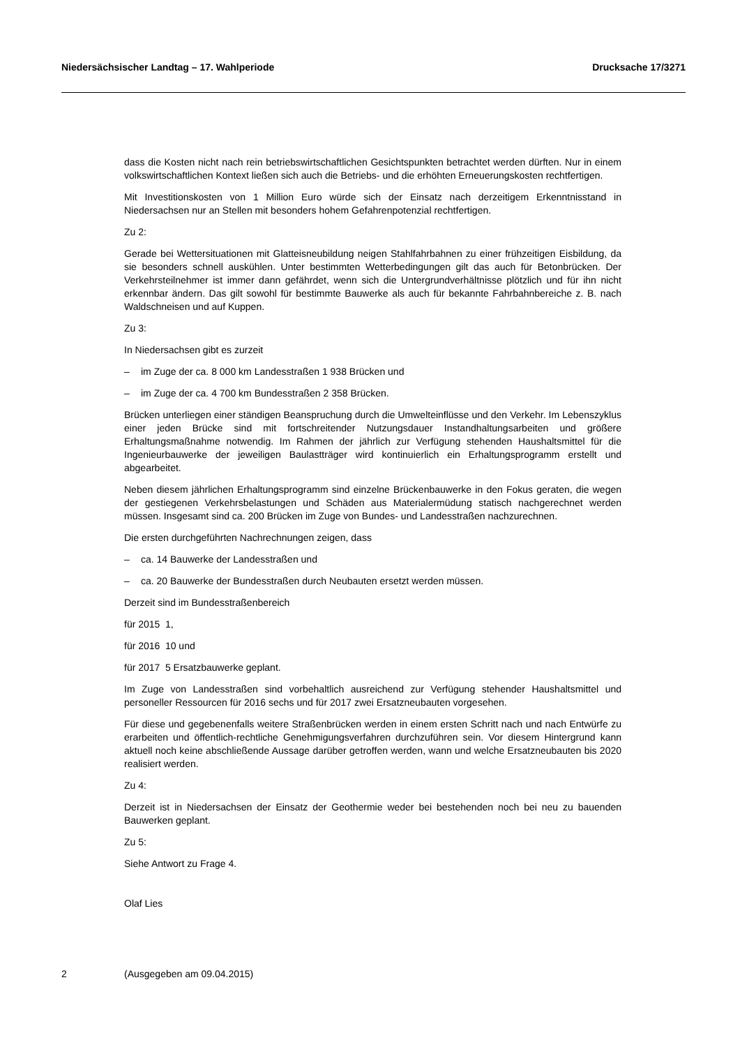Niedersächsischer Landtag – 17. Wahlperiode Drucksache 17/3271
dass die Kosten nicht nach rein betriebswirtschaftlichen Gesichtspunkten betrachtet werden dürften. Nur in einem volkswirtschaftlichen Kontext ließen sich auch die Betriebs- und die erhöhten Erneuerungskosten rechtfertigen.
Mit Investitionskosten von 1 Million Euro würde sich der Einsatz nach derzeitigem Erkenntnisstand in Niedersachsen nur an Stellen mit besonders hohem Gefahrenpotenzial rechtfertigen.
Zu 2:
Gerade bei Wettersituationen mit Glatteisneubildung neigen Stahlfahrbahnen zu einer frühzeitigen Eisbildung, da sie besonders schnell auskühlen. Unter bestimmten Wetterbedingungen gilt das auch für Betonbrücken. Der Verkehrsteilnehmer ist immer dann gefährdet, wenn sich die Untergrundverhältnisse plötzlich und für ihn nicht erkennbar ändern. Das gilt sowohl für bestimmte Bauwerke als auch für bekannte Fahrbahnbereiche z. B. nach Waldschneisen und auf Kuppen.
Zu 3:
In Niedersachsen gibt es zurzeit
– im Zuge der ca. 8 000 km Landesstraßen 1 938 Brücken und
– im Zuge der ca. 4 700 km Bundesstraßen 2 358 Brücken.
Brücken unterliegen einer ständigen Beanspruchung durch die Umwelteinflüsse und den Verkehr. Im Lebenszyklus einer jeden Brücke sind mit fortschreitender Nutzungsdauer Instandhaltungsarbeiten und größere Erhaltungsmaßnahme notwendig. Im Rahmen der jährlich zur Verfügung stehenden Haushaltsmittel für die Ingenieurbauwerke der jeweiligen Baulastträger wird kontinuierlich ein Erhaltungsprogramm erstellt und abgearbeitet.
Neben diesem jährlichen Erhaltungsprogramm sind einzelne Brückenbauwerke in den Fokus geraten, die wegen der gestiegenen Verkehrsbelastungen und Schäden aus Materialermüdung statisch nachgerechnet werden müssen. Insgesamt sind ca. 200 Brücken im Zuge von Bundes- und Landesstraßen nachzurechnen.
Die ersten durchgeführten Nachrechnungen zeigen, dass
– ca. 14 Bauwerke der Landesstraßen und
– ca. 20 Bauwerke der Bundesstraßen durch Neubauten ersetzt werden müssen.
Derzeit sind im Bundesstraßenbereich
für 2015 1,
für 2016 10 und
für 2017 5 Ersatzbauwerke geplant.
Im Zuge von Landesstraßen sind vorbehaltlich ausreichend zur Verfügung stehender Haushaltsmittel und personeller Ressourcen für 2016 sechs und für 2017 zwei Ersatzneubauten vorgesehen.
Für diese und gegebenenfalls weitere Straßenbrücken werden in einem ersten Schritt nach und nach Entwürfe zu erarbeiten und öffentlich-rechtliche Genehmigungsverfahren durchzuführen sein. Vor diesem Hintergrund kann aktuell noch keine abschließende Aussage darüber getroffen werden, wann und welche Ersatzneubauten bis 2020 realisiert werden.
Zu 4:
Derzeit ist in Niedersachsen der Einsatz der Geothermie weder bei bestehenden noch bei neu zu bauenden Bauwerken geplant.
Zu 5:
Siehe Antwort zu Frage 4.
Olaf Lies
2 (Ausgegeben am 09.04.2015)